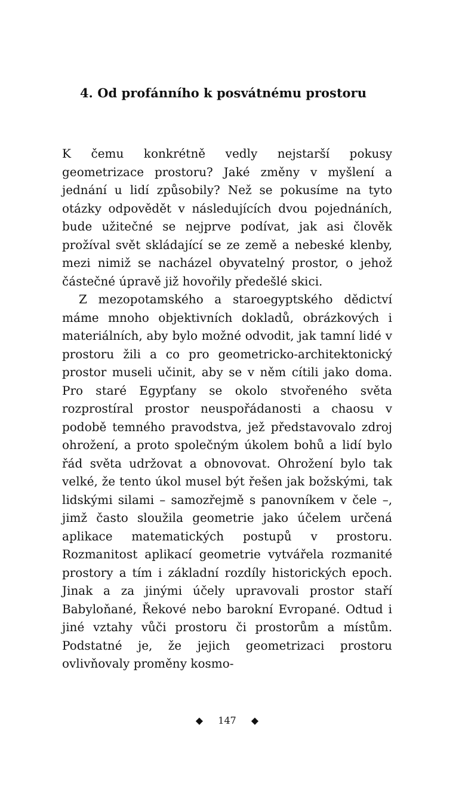4. Od profánního k posvátnému prostoru
K čemu konkrétně vedly nejstarší pokusy geometrizace prostoru? Jaké změny v myšlení a jednání u lidí způsobily? Než se pokusíme na tyto otázky odpovědět v následujících dvou pojednáních, bude užitečné se nejprve podívat, jak asi člověk prožíval svět skládající se ze země a nebeské klenby, mezi nimiž se nacházel obyvatelný prostor, o jehož částečné úpravě již hovořily předešlé skici.
Z mezopotamského a staroegyptského dědictví máme mnoho objektivních dokladů, obrázkových i materiálních, aby bylo možné odvodit, jak tamní lidé v prostoru žili a co pro geometricko-architektonický prostor museli učinit, aby se v něm cítili jako doma. Pro staré Egypťany se okolo stvořeného světa rozprostíral prostor neuspořádanosti a chaosu v podobě temného pravodstva, jež představovalo zdroj ohrožení, a proto společným úkolem bohů a lidí bylo řád světa udržovat a obnovovat. Ohrožení bylo tak velké, že tento úkol musel být řešen jak božskými, tak lidskými silami – samozřejmě s panovníkem v čele –, jimž často sloužila geometrie jako účelem určená aplikace matematických postupů v prostoru. Rozmanitost aplikací geometrie vytvářela rozmanité prostory a tím i základní rozdíly historických epoch. Jinak a za jinými účely upravovali prostor staří Babyloňané, Řekové nebo barokní Evropané. Odtud i jiné vztahy vůči prostoru či prostorům a místům. Podstatné je, že jejich geometrizaci prostoru ovlivňovaly proměny kosmo-
◆ 147 ◆